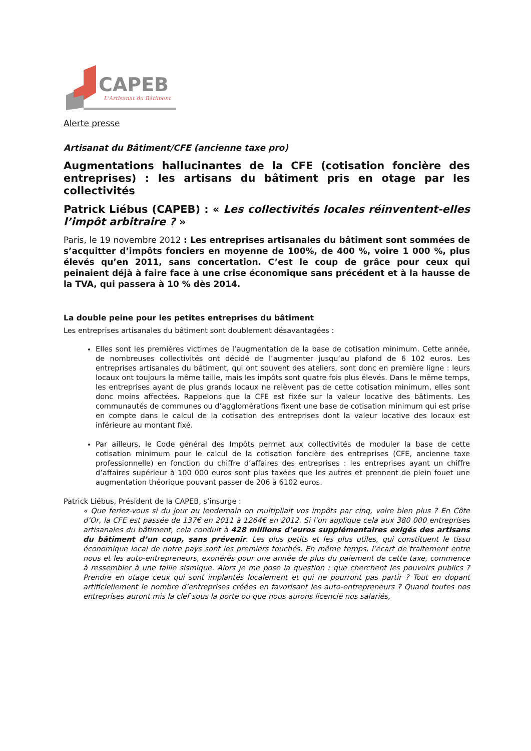CAPEB
L'Artisanat du Bâtiment
Alerte presse
Artisanat du Bâtiment/CFE (ancienne taxe pro)
Augmentations hallucinantes de la CFE (cotisation foncière des entreprises) : les artisans du bâtiment pris en otage par les collectivités
Patrick Liébus (CAPEB) : « Les collectivités locales réinventent-elles l’impôt arbitraire ? »
Paris, le 19 novembre 2012 : Les entreprises artisanales du bâtiment sont sommées de s’acquitter d’impôts fonciers en moyenne de 100%, de 400 %, voire 1 000 %, plus élevés qu’en 2011, sans concertation. C’est le coup de grâce pour ceux qui peinaient déjà à faire face à une crise économique sans précédent et à la hausse de la TVA, qui passera à 10 % dès 2014.
La double peine pour les petites entreprises du bâtiment
Les entreprises artisanales du bâtiment sont doublement désavantagées :
Elles sont les premières victimes de l’augmentation de la base de cotisation minimum. Cette année, de nombreuses collectivités ont décidé de l’augmenter jusqu’au plafond de 6 102 euros. Les entreprises artisanales du bâtiment, qui ont souvent des ateliers, sont donc en première ligne : leurs locaux ont toujours la même taille, mais les impôts sont quatre fois plus élevés. Dans le même temps, les entreprises ayant de plus grands locaux ne relèvent pas de cette cotisation minimum, elles sont donc moins affectées. Rappelons que la CFE est fixée sur la valeur locative des bâtiments. Les communautés de communes ou d’agglomérations fixent une base de cotisation minimum qui est prise en compte dans le calcul de la cotisation des entreprises dont la valeur locative des locaux est inférieure au montant fixé.
Par ailleurs, le Code général des Impôts permet aux collectivités de moduler la base de cette cotisation minimum pour le calcul de la cotisation foncière des entreprises (CFE, ancienne taxe professionnelle) en fonction du chiffre d’affaires des entreprises : les entreprises ayant un chiffre d’affaires supérieur à 100 000 euros sont plus taxées que les autres et prennent de plein fouet une augmentation théorique pouvant passer de 206 à 6102 euros.
Patrick Liébus, Président de la CAPEB, s’insurge :
« Que feriez-vous si du jour au lendemain on multipliait vos impôts par cinq, voire bien plus ? En Côte d’Or, la CFE est passée de 137€ en 2011 à 1264€ en 2012. Si l’on applique cela aux 380 000 entreprises artisanales du bâtiment, cela conduit à 428 millions d’euros supplémentaires exigés des artisans du bâtiment d’un coup, sans prévenir. Les plus petits et les plus utiles, qui constituent le tissu économique local de notre pays sont les premiers touchés. En même temps, l’écart de traitement entre nous et les auto-entrepreneurs, exonérés pour une année de plus du paiement de cette taxe, commence à ressembler à une faille sismique. Alors je me pose la question : que cherchent les pouvoirs publics ? Prendre en otage ceux qui sont implantés localement et qui ne pourront pas partir ? Tout en dopant artificiellement le nombre d’entreprises créées en favorisant les auto-entrepreneurs ? Quand toutes nos entreprises auront mis la clef sous la porte ou que nous aurons licencié nos salariés,